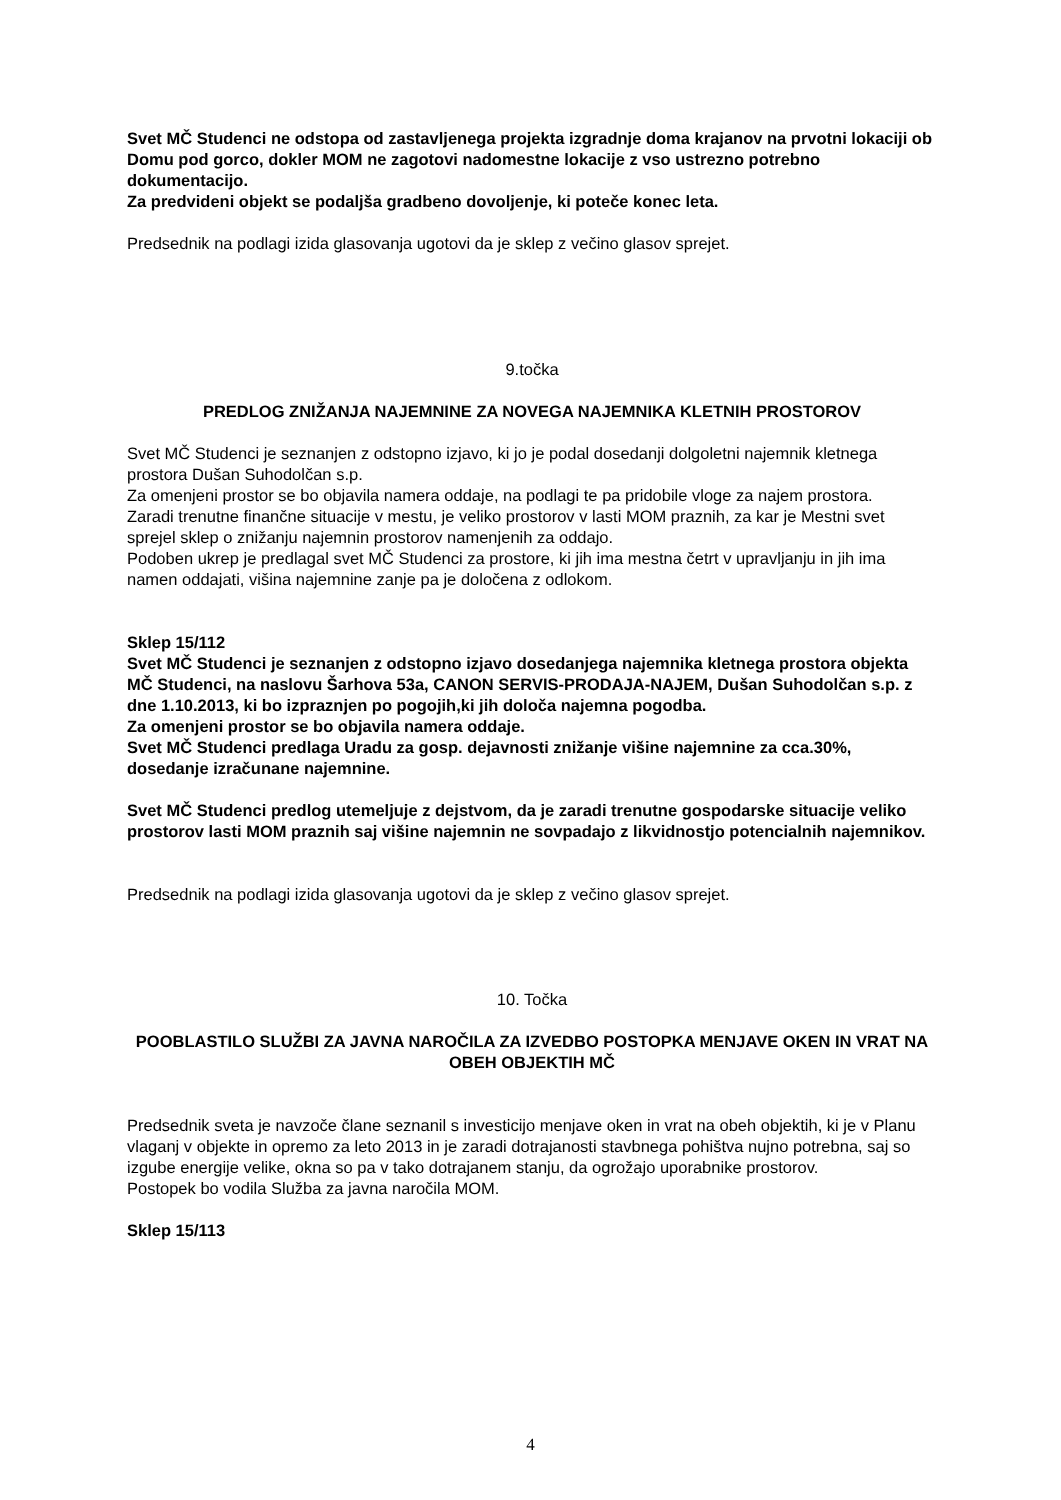Svet MČ Studenci ne odstopa od zastavljenega projekta izgradnje doma krajanov na prvotni lokaciji ob Domu pod gorco, dokler MOM ne zagotovi nadomestne lokacije z vso ustrezno potrebno dokumentacijo.
Za predvideni objekt se podaljša gradbeno dovoljenje, ki poteče konec leta.
Predsednik na podlagi izida glasovanja ugotovi da je sklep z večino glasov sprejet.
9.točka
PREDLOG ZNIŽANJA NAJEMNINE ZA NOVEGA NAJEMNIKA KLETNIH PROSTOROV
Svet MČ Studenci je seznanjen z odstopno izjavo, ki jo je podal dosedanji dolgoletni najemnik kletnega prostora Dušan Suhodolčan s.p.
Za omenjeni prostor se bo objavila namera oddaje, na podlagi te pa pridobile vloge za najem prostora.
Zaradi trenutne finančne situacije v mestu, je veliko prostorov v lasti MOM praznih, za kar je Mestni svet sprejel sklep o znižanju najemnin prostorov namenjenih za oddajo.
Podoben ukrep je predlagal svet MČ Studenci za prostore, ki jih ima mestna četrt v upravljanju in jih ima namen oddajati, višina najemnine zanje pa je določena z odlokom.
Sklep 15/112
Svet MČ Studenci je seznanjen z odstopno izjavo dosedanjega najemnika kletnega prostora objekta MČ Studenci, na naslovu Šarhova 53a, CANON SERVIS-PRODAJA-NAJEM, Dušan Suhodolčan s.p. z dne 1.10.2013, ki bo izpraznjen po pogojih,ki jih določa najemna pogodba.
Za omenjeni prostor se bo objavila namera oddaje.
Svet MČ Studenci predlaga Uradu za gosp. dejavnosti znižanje višine najemnine za cca.30%, dosedanje izračunane najemnine.
Svet MČ Studenci predlog utemeljuje z dejstvom, da je zaradi trenutne gospodarske situacije veliko prostorov lasti MOM praznih saj višine najemnin ne sovpadajo z likvidnostjo potencialnih najemnikov.
Predsednik na podlagi izida glasovanja ugotovi da je sklep z večino glasov sprejet.
10. Točka
POOBLASTILO SLUŽBI ZA JAVNA NAROČILA ZA IZVEDBO POSTOPKA MENJAVE OKEN IN VRAT NA OBEH OBJEKTIH MČ
Predsednik sveta je navzoče člane seznanil s investicijo menjave oken in vrat na obeh objektih, ki je v Planu vlaganj v objekte in opremo za leto 2013 in je zaradi dotrajanosti stavbnega pohištva nujno potrebna, saj so izgube energije velike, okna so pa v tako dotrajanem stanju, da ogrožajo uporabnike prostorov.
Postopek bo vodila Služba za javna naročila MOM.
Sklep 15/113
4